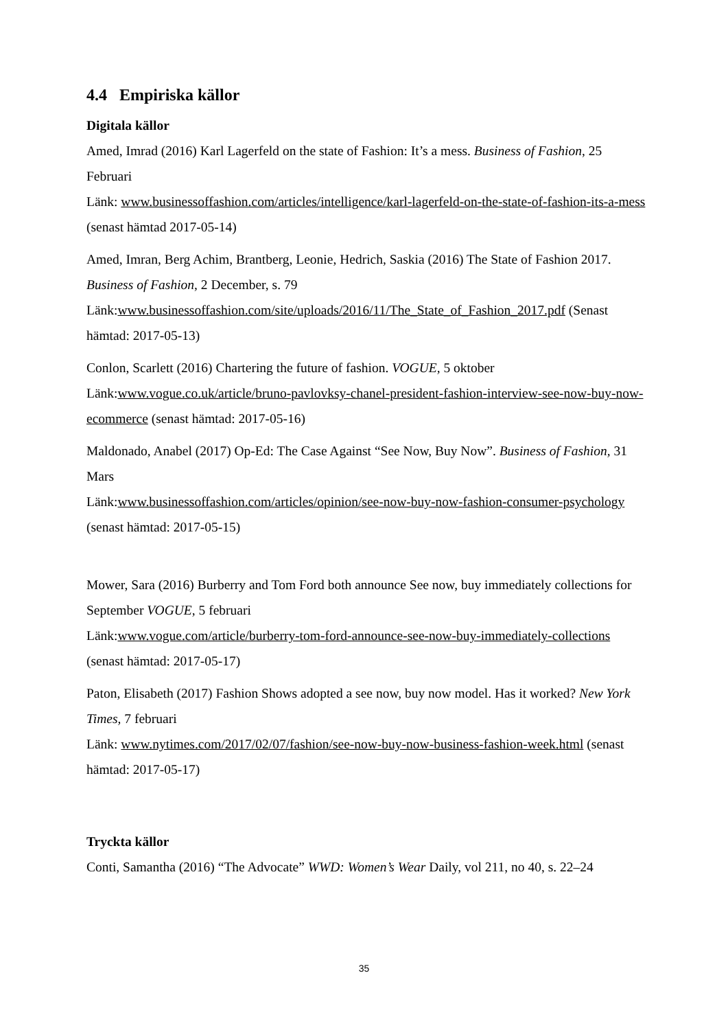4.4 Empiriska källor
Digitala källor
Amed, Imrad (2016) Karl Lagerfeld on the state of Fashion: It’s a mess. Business of Fashion, 25 Februari
Länk: www.businessoffashion.com/articles/intelligence/karl-lagerfeld-on-the-state-of-fashion-its-a-mess (senast hämtad 2017-05-14)
Amed, Imran, Berg Achim, Brantberg, Leonie, Hedrich, Saskia (2016) The State of Fashion 2017. Business of Fashion, 2 December, s. 79
Länk:www.businessoffashion.com/site/uploads/2016/11/The_State_of_Fashion_2017.pdf (Senast hämtad: 2017-05-13)
Conlon, Scarlett (2016) Chartering the future of fashion. VOGUE, 5 oktober
Länk:www.vogue.co.uk/article/bruno-pavlovksy-chanel-president-fashion-interview-see-now-buy-now-ecommerce (senast hämtad: 2017-05-16)
Maldonado, Anabel (2017) Op-Ed: The Case Against “See Now, Buy Now”. Business of Fashion, 31 Mars
Länk:www.businessoffashion.com/articles/opinion/see-now-buy-now-fashion-consumer-psychology (senast hämtad: 2017-05-15)
Mower, Sara (2016) Burberry and Tom Ford both announce See now, buy immediately collections for September VOGUE, 5 februari
Länk:www.vogue.com/article/burberry-tom-ford-announce-see-now-buy-immediately-collections (senast hämtad: 2017-05-17)
Paton, Elisabeth (2017) Fashion Shows adopted a see now, buy now model. Has it worked? New York Times, 7 februari
Länk: www.nytimes.com/2017/02/07/fashion/see-now-buy-now-business-fashion-week.html (senast hämtad: 2017-05-17)
Tryckta källor
Conti, Samantha (2016) “The Advocate” WWD: Women’s Wear Daily, vol 211, no 40, s. 22–24
35